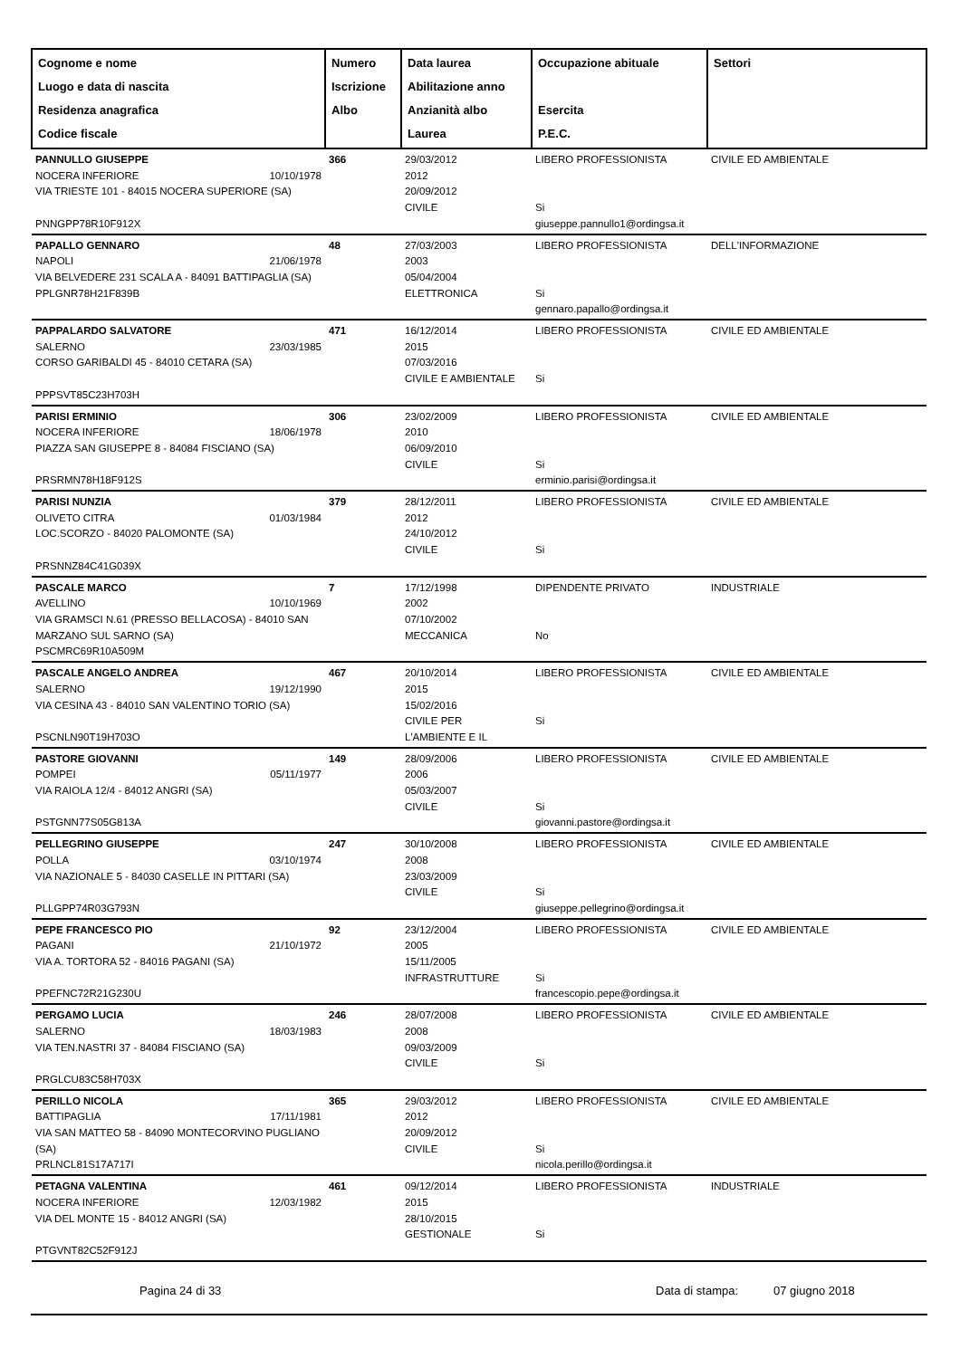| Cognome e nome Luogo e data di nascita Residenza anagrafica Codice fiscale | Numero Iscrizione Albo | Data laurea Abilitazione anno Anzianità albo Laurea | Occupazione abituale Esercita P.E.C. | Settori |
| --- | --- | --- | --- | --- |
| PANNULLO GIUSEPPE NOCERA INFERIORE 10/10/1978 VIA TRIESTE 101 - 84015 NOCERA SUPERIORE (SA) PNNGPP78R10F912X | 366 | 29/03/2012 2012 20/09/2012 CIVILE | LIBERO PROFESSIONISTA Si giuseppe.pannullo1@ordingsa.it | CIVILE ED AMBIENTALE |
| PAPALLO GENNARO NAPOLI 21/06/1978 VIA BELVEDERE 231 SCALA A - 84091 BATTIPAGLIA (SA) PPLGNR78H21F839B | 48 | 27/03/2003 2003 05/04/2004 ELETTRONICA | LIBERO PROFESSIONISTA Si gennaro.papallo@ordingsa.it | DELL'INFORMAZIONE |
| PAPPALARDO SALVATORE SALERNO 23/03/1985 CORSO GARIBALDI 45 - 84010 CETARA (SA) PPPSVT85C23H703H | 471 | 16/12/2014 2015 07/03/2016 CIVILE E AMBIENTALE | LIBERO PROFESSIONISTA Si | CIVILE ED AMBIENTALE |
| PARISI ERMINIO NOCERA INFERIORE 18/06/1978 PIAZZA SAN GIUSEPPE 8 - 84084 FISCIANO (SA) PRSRMN78H18F912S | 306 | 23/02/2009 2010 06/09/2010 CIVILE | LIBERO PROFESSIONISTA Si erminio.parisi@ordingsa.it | CIVILE ED AMBIENTALE |
| PARISI NUNZIA OLIVETO CITRA 01/03/1984 LOC.SCORZO - 84020 PALOMONTE (SA) PRSNNZ84C41G039X | 379 | 28/12/2011 2012 24/10/2012 CIVILE | LIBERO PROFESSIONISTA Si | CIVILE ED AMBIENTALE |
| PASCALE MARCO AVELLINO 10/10/1969 VIA GRAMSCI N.61 (PRESSO BELLACOSA) - 84010 SAN MARZANO SUL SARNO (SA) PSCMRC69R10A509M | 7 | 17/12/1998 2002 07/10/2002 MECCANICA | DIPENDENTE PRIVATO No | INDUSTRIALE |
| PASCALE ANGELO ANDREA SALERNO 19/12/1990 VIA CESINA 43 - 84010 SAN VALENTINO TORIO (SA) PSCNLN90T19H703O | 467 | 20/10/2014 2015 15/02/2016 CIVILE PER L'AMBIENTE E IL | LIBERO PROFESSIONISTA Si | CIVILE ED AMBIENTALE |
| PASTORE GIOVANNI POMPEI 05/11/1977 VIA RAIOLA 12/4 - 84012 ANGRI (SA) PSTGNN77S05G813A | 149 | 28/09/2006 2006 05/03/2007 CIVILE | LIBERO PROFESSIONISTA Si giovanni.pastore@ordingsa.it | CIVILE ED AMBIENTALE |
| PELLEGRINO GIUSEPPE POLLA 03/10/1974 VIA NAZIONALE 5 - 84030 CASELLE IN PITTARI (SA) PLLGPP74R03G793N | 247 | 30/10/2008 2008 23/03/2009 CIVILE | LIBERO PROFESSIONISTA Si giuseppe.pellegrino@ordingsa.it | CIVILE ED AMBIENTALE |
| PEPE FRANCESCO PIO PAGANI 21/10/1972 VIA A. TORTORA 52 - 84016 PAGANI (SA) PPEFNC72R21G230U | 92 | 23/12/2004 2005 15/11/2005 INFRASTRUTTURE | LIBERO PROFESSIONISTA Si francescopio.pepe@ordingsa.it | CIVILE ED AMBIENTALE |
| PERGAMO LUCIA SALERNO 18/03/1983 VIA TEN.NASTRI 37 - 84084 FISCIANO (SA) PRGLCU83C58H703X | 246 | 28/07/2008 2008 09/03/2009 CIVILE | LIBERO PROFESSIONISTA Si | CIVILE ED AMBIENTALE |
| PERILLO NICOLA BATTIPAGLIA 17/11/1981 VIA SAN MATTEO 58 - 84090 MONTECORVINO PUGLIANO (SA) PRLNCL81S17A717I | 365 | 29/03/2012 2012 20/09/2012 CIVILE | LIBERO PROFESSIONISTA Si nicola.perillo@ordingsa.it | CIVILE ED AMBIENTALE |
| PETAGNA VALENTINA NOCERA INFERIORE 12/03/1982 VIA DEL MONTE 15 - 84012 ANGRI (SA) PTGVNT82C52F912J | 461 | 09/12/2014 2015 28/10/2015 GESTIONALE | LIBERO PROFESSIONISTA Si | INDUSTRIALE |
Pagina 24 di 33 Data di stampa: 07 giugno 2018